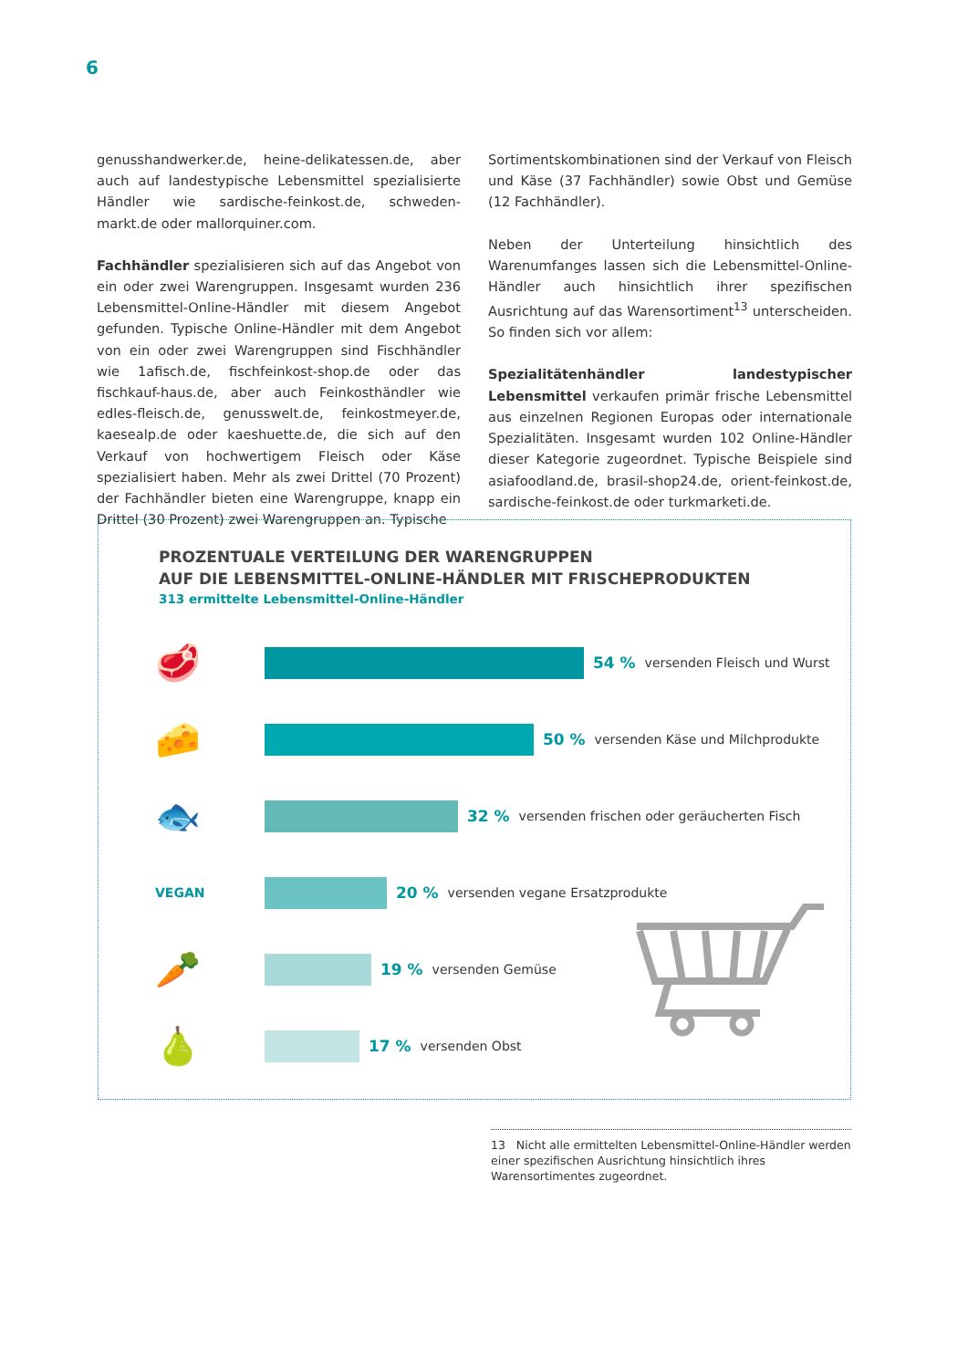6
genusshandwerker.de, heine-delikatessen.de, aber auch auf landestypische Lebensmittel spezialisierte Händler wie sardische-feinkost.de, schweden-markt.de oder mallorquiner.com.
Fachhändler spezialisieren sich auf das Angebot von ein oder zwei Warengruppen. Insgesamt wurden 236 Lebensmittel-Online-Händler mit diesem Angebot gefunden. Typische Online-Händler mit dem Angebot von ein oder zwei Warengruppen sind Fischhändler wie 1afisch.de, fischfeinkost-shop.de oder das fischkauf-haus.de, aber auch Feinkosthändler wie edles-fleisch.de, genusswelt.de, feinkostmeyer.de, kaesealp.de oder kaeshuette.de, die sich auf den Verkauf von hochwertigem Fleisch oder Käse spezialisiert haben. Mehr als zwei Drittel (70 Prozent) der Fachhändler bieten eine Warengruppe, knapp ein Drittel (30 Prozent) zwei Warengruppen an. Typische
Sortimentskombinationen sind der Verkauf von Fleisch und Käse (37 Fachhändler) sowie Obst und Gemüse (12 Fachhändler).
Neben der Unterteilung hinsichtlich des Warenumfanges lassen sich die Lebensmittel-Online-Händler auch hinsichtlich ihrer spezifischen Ausrichtung auf das Warensortiment<sup>13</sup> unterscheiden. So finden sich vor allem:
Spezialitätenhändler landestypischer Lebensmittel verkaufen primär frische Lebensmittel aus einzelnen Regionen Europas oder internationale Spezialitäten. Insgesamt wurden 102 Online-Händler dieser Kategorie zugeordnet. Typische Beispiele sind asiafoodland.de, brasil-shop24.de, orient-feinkost.de, sardische-feinkost.de oder turkmarketi.de.
PROZENTUALE VERTEILUNG DER WARENGRUPPEN
AUF DIE LEBENSMITTEL-ONLINE-HÄNDLER MIT FRISCHEPRODUKTEN
313 ermittelte Lebensmittel-Online-Händler
🥩
54 % versenden Fleisch und Wurst
🧀
50 % versenden Käse und Milchprodukte
🐟
32 % versenden frischen oder geräucherten Fisch
VEGAN
20 % versenden vegane Ersatzprodukte
🥕
19 % versenden Gemüse
🍐
17 % versenden Obst
13 Nicht alle ermittelten Lebensmittel-Online-Händler werden einer spezifischen Ausrichtung hinsichtlich ihres Warensortimentes zugeordnet.